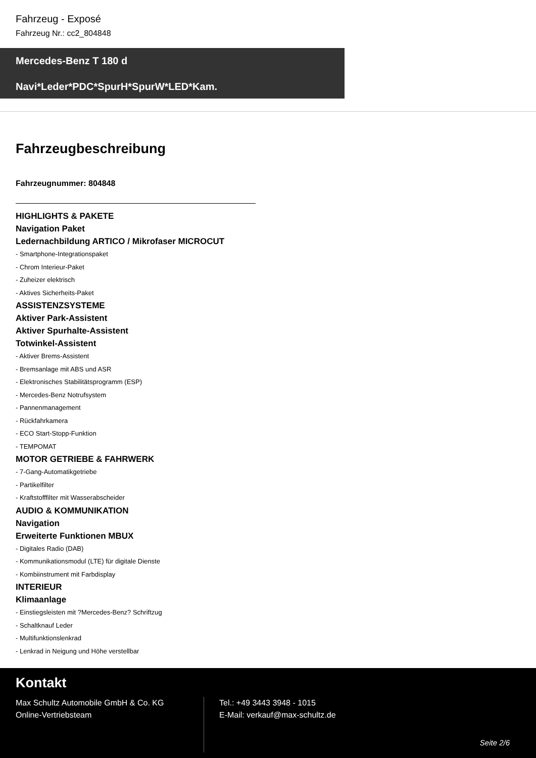Fahrzeug - Exposé
Fahrzeug Nr.: cc2_804848
Mercedes-Benz T 180 d
Navi*Leder*PDC*SpurH*SpurW*LED*Kam.
Fahrzeugbeschreibung
Fahrzeugnummer: 804848
HIGHLIGHTS & PAKETE
Navigation Paket
Ledernachbildung ARTICO / Mikrofaser MICROCUT
- Smartphone-Integrationspaket
- Chrom Interieur-Paket
- Zuheizer elektrisch
- Aktives Sicherheits-Paket
ASSISTENZSYSTEME
Aktiver Park-Assistent
Aktiver Spurhalte-Assistent
Totwinkel-Assistent
- Aktiver Brems-Assistent
- Bremsanlage mit ABS und ASR
- Elektronisches Stabilitätsprogramm (ESP)
- Mercedes-Benz Notrufsystem
- Pannenmanagement
- Rückfahrkamera
- ECO Start-Stopp-Funktion
- TEMPOMAT
MOTOR GETRIEBE & FAHRWERK
- 7-Gang-Automatikgetriebe
- Partikelfilter
- Kraftstofffilter mit Wasserabscheider
AUDIO & KOMMUNIKATION
Navigation
Erweiterte Funktionen MBUX
- Digitales Radio (DAB)
- Kommunikationsmodul (LTE) für digitale Dienste
- Kombiinstrument mit Farbdisplay
INTERIEUR
Klimaanlage
- Einstiegsleisten mit ?Mercedes-Benz? Schriftzug
- Schaltknauf Leder
- Multifunktionslenkrad
- Lenkrad in Neigung und Höhe verstellbar
Kontakt
Max Schultz Automobile GmbH & Co. KG
Online-Vertriebsteam
Tel.: +49 3443 3948 - 1015
E-Mail: verkauf@max-schultz.de
Seite 2/6